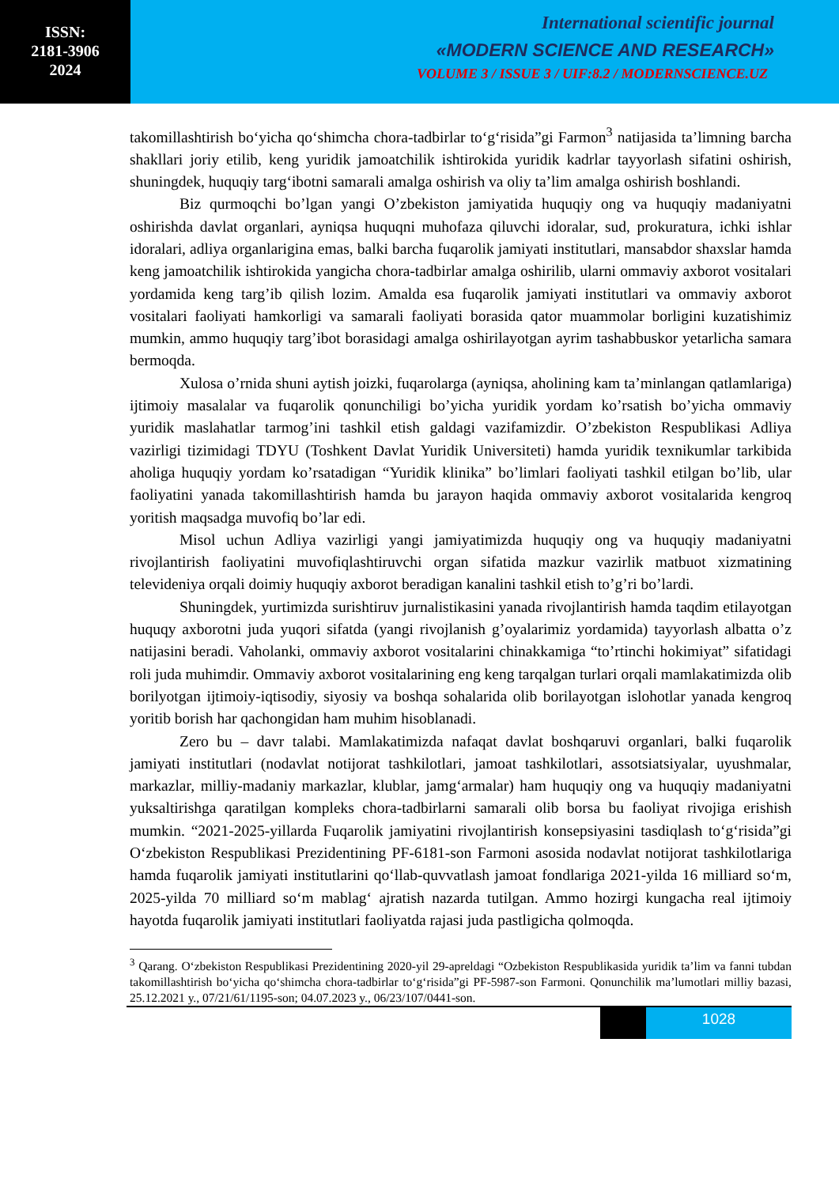ISSN:
2181-3906
2024
International scientific journal
«MODERN SCIENCE AND RESEARCH»
VOLUME 3 / ISSUE 3 / UIF:8.2 / MODERNSCIENCE.UZ
takomillashtirish bo‘yicha qo‘shimcha chora-tadbirlar to‘g‘risida”gi Farmon<sup>3</sup> natijasida ta’limning barcha shakllari joriy etilib, keng yuridik jamoatchilik ishtirokida yuridik kadrlar tayyorlash sifatini oshirish, shuningdek, huquqiy targ‘ibotni samarali amalga oshirish va oliy ta’lim amalga oshirish boshlandi.
Biz qurmoqchi bo’lgan yangi O’zbekiston jamiyatida huquqiy ong va huquqiy madaniyatni oshirishda davlat organlari, ayniqsa huquqni muhofaza qiluvchi idoralar, sud, prokuratura, ichki ishlar idoralari, adliya organlarigina emas, balki barcha fuqarolik jamiyati institutlari, mansabdor shaxslar hamda keng jamoatchilik ishtirokida yangicha chora-tadbirlar amalga oshirilib, ularni ommaviy axborot vositalari yordamida keng targ’ib qilish lozim. Amalda esa fuqarolik jamiyati institutlari va ommaviy axborot vositalari faoliyati hamkorligi va samarali faoliyati borasida qator muammolar borligini kuzatishimiz mumkin, ammo huquqiy targ’ibot borasidagi amalga oshirilayotgan ayrim tashabbuskor yetarlicha samara bermoqda.
Xulosa o’rnida shuni aytish joizki, fuqarolarga (ayniqsa, aholining kam ta’minlangan qatlamlariga) ijtimoiy masalalar va fuqarolik qonunchiligi bo’yicha yuridik yordam ko’rsatish bo’yicha ommaviy yuridik maslahatlar tarmog’ini tashkil etish galdagi vazifamizdir. O’zbekiston Respublikasi Adliya vazirligi tizimidagi TDYU (Toshkent Davlat Yuridik Universiteti) hamda yuridik texnikumlar tarkibida aholiga huquqiy yordam ko’rsatadigan “Yuridik klinika” bo’limlari faoliyati tashkil etilgan bo’lib, ular faoliyatini yanada takomillashtirish hamda bu jarayon haqida ommaviy axborot vositalarida kengroq yoritish maqsadga muvofiq bo’lar edi.
Misol uchun Adliya vazirligi yangi jamiyatimizda huquqiy ong va huquqiy madaniyatni rivojlantirish faoliyatini muvofiqlashtiruvchi organ sifatida mazkur vazirlik matbuot xizmatining televideniya orqali doimiy huquqiy axborot beradigan kanalini tashkil etish to’g’ri bo’lardi.
Shuningdek, yurtimizda surishtiruv jurnalistikasini yanada rivojlantirish hamda taqdim etilayotgan huquqy axborotni juda yuqori sifatda (yangi rivojlanish g’oyalarimiz yordamida) tayyorlash albatta o’z natijasini beradi. Vaholanki, ommaviy axborot vositalarini chinakkamiga “to’rtinchi hokimiyat” sifatidagi roli juda muhimdir. Ommaviy axborot vositalarining eng keng tarqalgan turlari orqali mamlakatimizda olib borilyotgan ijtimoiy-iqtisodiy, siyosiy va boshqa sohalarida olib borilayotgan islohotlar yanada kengroq yoritib borish har qachongidan ham muhim hisoblanadi.
Zero bu – davr talabi. Mamlakatimizda nafaqat davlat boshqaruvi organlari, balki fuqarolik jamiyati institutlari (nodavlat notijorat tashkilotlari, jamoat tashkilotlari, assotsiatsiyalar, uyushmalar, markazlar, milliy-madaniy markazlar, klublar, jamg‘armalar) ham huquqiy ong va huquqiy madaniyatni yuksaltirishga qaratilgan kompleks chora-tadbirlarni samarali olib borsa bu faoliyat rivojiga erishish mumkin. “2021-2025-yillarda Fuqarolik jamiyatini rivojlantirish konsepsiyasini tasdiqlash to‘g‘risida”gi O‘zbekiston Respublikasi Prezidentining PF-6181-son Farmoni asosida nodavlat notijorat tashkilotlariga hamda fuqarolik jamiyati institutlarini qo‘llab-quvvatlash jamoat fondlariga 2021-yilda 16 milliard so‘m, 2025-yilda 70 milliard so‘m mablag‘ ajratish nazarda tutilgan. Ammo hozirgi kungacha real ijtimoiy hayotda fuqarolik jamiyati institutlari faoliyatda rajasi juda pastligicha qolmoqda.
<sup>3</sup> Qarang. O‘zbekiston Respublikasi Prezidentining 2020-yil 29-apreldagi “Ozbekiston Respublikasida yuridik ta’lim va fanni tubdan takomillashtirish bo‘yicha qo‘shimcha chora-tadbirlar to‘g‘risida”gi PF-5987-son Farmoni. Qonunchilik ma’lumotlari milliy bazasi, 25.12.2021 y., 07/21/61/1195-son; 04.07.2023 y., 06/23/107/0441-son.
1028